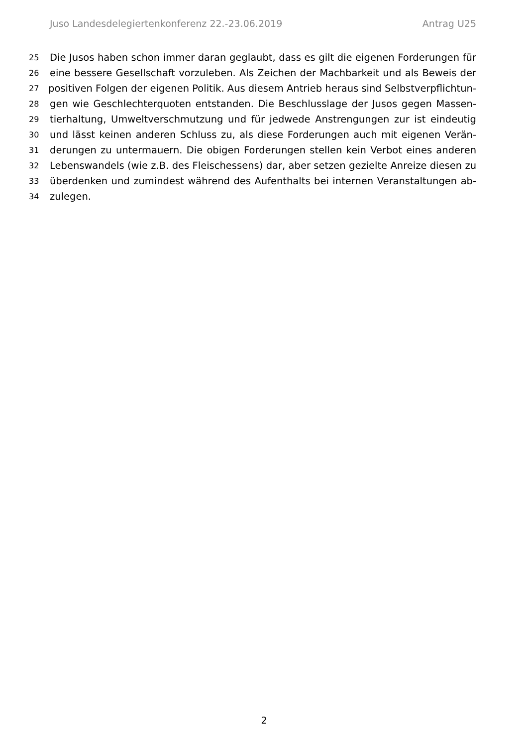Juso Landesdelegiertenkonferenz 22.-23.06.2019 Antrag U25
25 Die Jusos haben schon immer daran geglaubt, dass es gilt die eigenen Forderungen für
26 eine bessere Gesellschaft vorzuleben. Als Zeichen der Machbarkeit und als Beweis der
27 positiven Folgen der eigenen Politik. Aus diesem Antrieb heraus sind Selbstverpflichtun-
28 gen wie Geschlechterquoten entstanden. Die Beschlusslage der Jusos gegen Massen-
29 tierhaltung, Umweltverschmutzung und für jedwede Anstrengungen zur ist eindeutig
30 und lässt keinen anderen Schluss zu, als diese Forderungen auch mit eigenen Verän-
31 derungen zu untermauern. Die obigen Forderungen stellen kein Verbot eines anderen
32 Lebenswandels (wie z.B. des Fleischessens) dar, aber setzen gezielte Anreize diesen zu
33 überdenken und zumindest während des Aufenthalts bei internen Veranstaltungen ab-
34 zulegen.
2